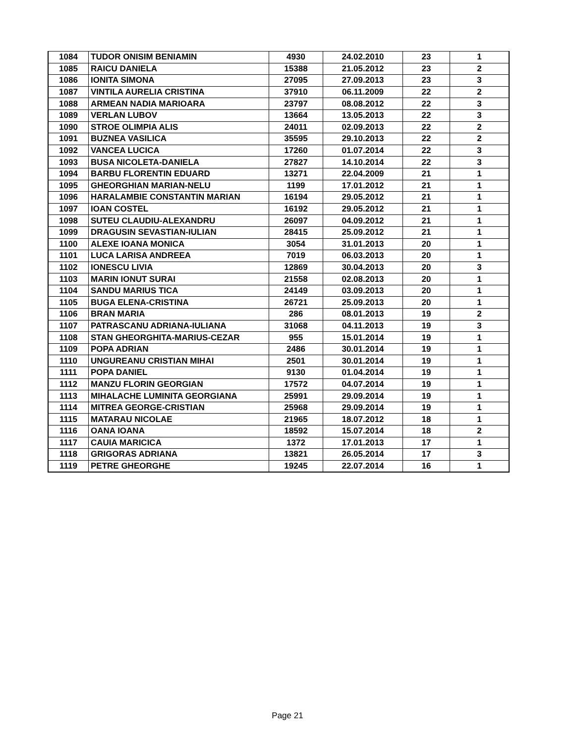| 1084 | TUDOR ONISIM BENIAMIN | 4930 | 24.02.2010 | 23 | 1 |
| 1085 | RAICU DANIELA | 15388 | 21.05.2012 | 23 | 2 |
| 1086 | IONITA SIMONA | 27095 | 27.09.2013 | 23 | 3 |
| 1087 | VINTILA AURELIA CRISTINA | 37910 | 06.11.2009 | 22 | 2 |
| 1088 | ARMEAN NADIA MARIOARA | 23797 | 08.08.2012 | 22 | 3 |
| 1089 | VERLAN LUBOV | 13664 | 13.05.2013 | 22 | 3 |
| 1090 | STROE OLIMPIA ALIS | 24011 | 02.09.2013 | 22 | 2 |
| 1091 | BUZNEA VASILICA | 35595 | 29.10.2013 | 22 | 2 |
| 1092 | VANCEA LUCICA | 17260 | 01.07.2014 | 22 | 3 |
| 1093 | BUSA NICOLETA-DANIELA | 27827 | 14.10.2014 | 22 | 3 |
| 1094 | BARBU FLORENTIN EDUARD | 13271 | 22.04.2009 | 21 | 1 |
| 1095 | GHEORGHIAN MARIAN-NELU | 1199 | 17.01.2012 | 21 | 1 |
| 1096 | HARALAMBIE CONSTANTIN MARIAN | 16194 | 29.05.2012 | 21 | 1 |
| 1097 | IOAN COSTEL | 16192 | 29.05.2012 | 21 | 1 |
| 1098 | SUTEU CLAUDIU-ALEXANDRU | 26097 | 04.09.2012 | 21 | 1 |
| 1099 | DRAGUSIN SEVASTIAN-IULIAN | 28415 | 25.09.2012 | 21 | 1 |
| 1100 | ALEXE IOANA MONICA | 3054 | 31.01.2013 | 20 | 1 |
| 1101 | LUCA LARISA ANDREEA | 7019 | 06.03.2013 | 20 | 1 |
| 1102 | IONESCU LIVIA | 12869 | 30.04.2013 | 20 | 3 |
| 1103 | MARIN IONUT SURAI | 21558 | 02.08.2013 | 20 | 1 |
| 1104 | SANDU MARIUS TICA | 24149 | 03.09.2013 | 20 | 1 |
| 1105 | BUGA ELENA-CRISTINA | 26721 | 25.09.2013 | 20 | 1 |
| 1106 | BRAN MARIA | 286 | 08.01.2013 | 19 | 2 |
| 1107 | PATRASCANU ADRIANA-IULIANA | 31068 | 04.11.2013 | 19 | 3 |
| 1108 | STAN GHEORGHITA-MARIUS-CEZAR | 955 | 15.01.2014 | 19 | 1 |
| 1109 | POPA ADRIAN | 2486 | 30.01.2014 | 19 | 1 |
| 1110 | UNGUREANU CRISTIAN MIHAI | 2501 | 30.01.2014 | 19 | 1 |
| 1111 | POPA DANIEL | 9130 | 01.04.2014 | 19 | 1 |
| 1112 | MANZU FLORIN GEORGIAN | 17572 | 04.07.2014 | 19 | 1 |
| 1113 | MIHALACHE LUMINITA GEORGIANA | 25991 | 29.09.2014 | 19 | 1 |
| 1114 | MITREA GEORGE-CRISTIAN | 25968 | 29.09.2014 | 19 | 1 |
| 1115 | MATARAU NICOLAE | 21965 | 18.07.2012 | 18 | 1 |
| 1116 | OANA IOANA | 18592 | 15.07.2014 | 18 | 2 |
| 1117 | CAUIA MARICICA | 1372 | 17.01.2013 | 17 | 1 |
| 1118 | GRIGORAS ADRIANA | 13821 | 26.05.2014 | 17 | 3 |
| 1119 | PETRE GHEORGHE | 19245 | 22.07.2014 | 16 | 1 |
Page 21